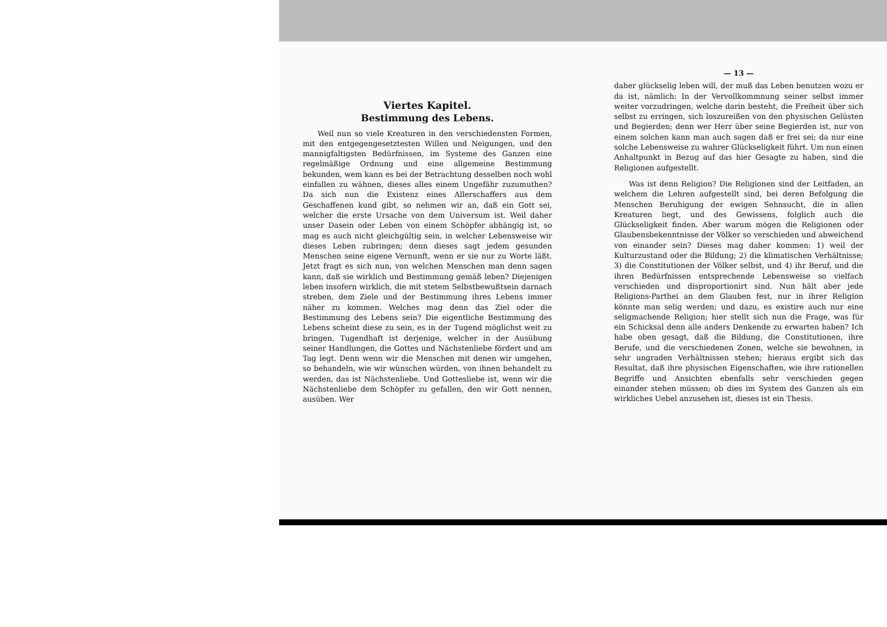Viertes Kapitel.
Bestimmung des Lebens.
Weil nun so viele Kreaturen in den verschiedensten Formen, mit den entgegengesetztesten Willen und Neigungen, und den mannigfaltigsten Bedürfnissen, im Systeme des Ganzen eine regelmäßige Ordnung und eine allgemeine Bestimmung bekunden, wem kann es bei der Betrachtung desselben noch wohl einfallen zu wähnen, dieses alles einem Ungefähr zuzumuthen? Da sich nun die Existenz eines Allerschaffers aus dem Geschaffenen kund gibt, so nehmen wir an, daß ein Gott sei, welcher die erste Ursache von dem Universum ist. Weil daher unser Dasein oder Leben von einem Schöpfer abhängig ist, so mag es auch nicht gleichgültig sein, in welcher Lebensweise wir dieses Leben zubringen; denn dieses sagt jedem gesunden Menschen seine eigene Vernunft, wenn er sie nur zu Worte läßt. Jetzt fragt es sich nun, von welchen Menschen man denn sagen kann, daß sie wirklich und Bestimmung gemäß leben? Diejenigen leben insofern wirklich, die mit stetem Selbstbewußtsein darnach streben, dem Ziele und der Bestimmung ihres Lebens immer näher zu kommen. Welches mag denn das Ziel oder die Bestimmung des Lebens sein? Die eigentliche Bestimmung des Lebens scheint diese zu sein, es in der Tugend möglichst weit zu bringen. Tugendhaft ist derjenige, welcher in der Ausübung seiner Handlungen, die Gottes und Nächstenliebe fördert und am Tag legt. Denn wenn wir die Menschen mit denen wir umgehen, so behandeln, wie wir wünschen würden, von ihnen behandelt zu werden, das ist Nächstenliebe. Und Gottesliebe ist, wenn wir die Nächstenliebe dem Schöpfer zu gefallen, den wir Gott nennen, ausüben. Wer
— 13 —
daher glückselig leben will, der muß das Leben benutzen wozu er da ist, nämlich: In der Vervollkommnung seiner selbst immer weiter vorzudringen, welche darin besteht, die Freiheit über sich selbst zu erringen, sich loszureißen von den physischen Gelüsten und Begierden; denn wer Herr über seine Begierden ist, nur von einem solchen kann man auch sagen daß er frei sei; da nur eine solche Lebensweise zu wahrer Glückseligkeit führt. Um nun einen Anhaltpunkt in Bezug auf das hier Gesagte zu haben, sind die Religionen aufgestellt.
Was ist denn Religion? Die Religionen sind der Leitfaden, an welchem die Lehren aufgestellt sind, bei deren Befolgung die Menschen Beruhigung der ewigen Sehnsucht, die in allen Kreaturen liegt, und des Gewissens, folglich auch die Glückseligkeit finden. Aber warum mögen die Religionen oder Glaubensbekenntnisse der Völker so verschieden und abweichend von einander sein? Dieses mag daher kommen: 1) weil der Kulturzustand oder die Bildung; 2) die klimatischen Verhältnisse; 3) die Constitutionen der Völker selbst, und 4) ihr Beruf, und die ihren Bedürfnissen entsprechende Lebensweise so vielfach verschieden und disproportionirt sind. Nun hält aber jede Religions-Parthei an dem Glauben fest, nur in ihrer Religion könnte man selig werden; und dazu, es existire auch nur eine seligmachende Religion; hier stellt sich nun die Frage, was für ein Schicksal denn alle anders Denkende zu erwarten haben? Ich habe oben gesagt, daß die Bildung, die Constitutionen, ihre Berufe, und die verschiedenen Zonen, welche sie bewohnen, in sehr ungraden Verhältnissen stehen; hieraus ergibt sich das Resultat, daß ihre physischen Eigenschaften, wie ihre rationellen Begriffe und Ansichten ebenfalls sehr verschieden gegen einander stehen müssen; ob dies im System des Ganzen als ein wirkliches Uebel anzusehen ist, dieses ist ein Thesis.